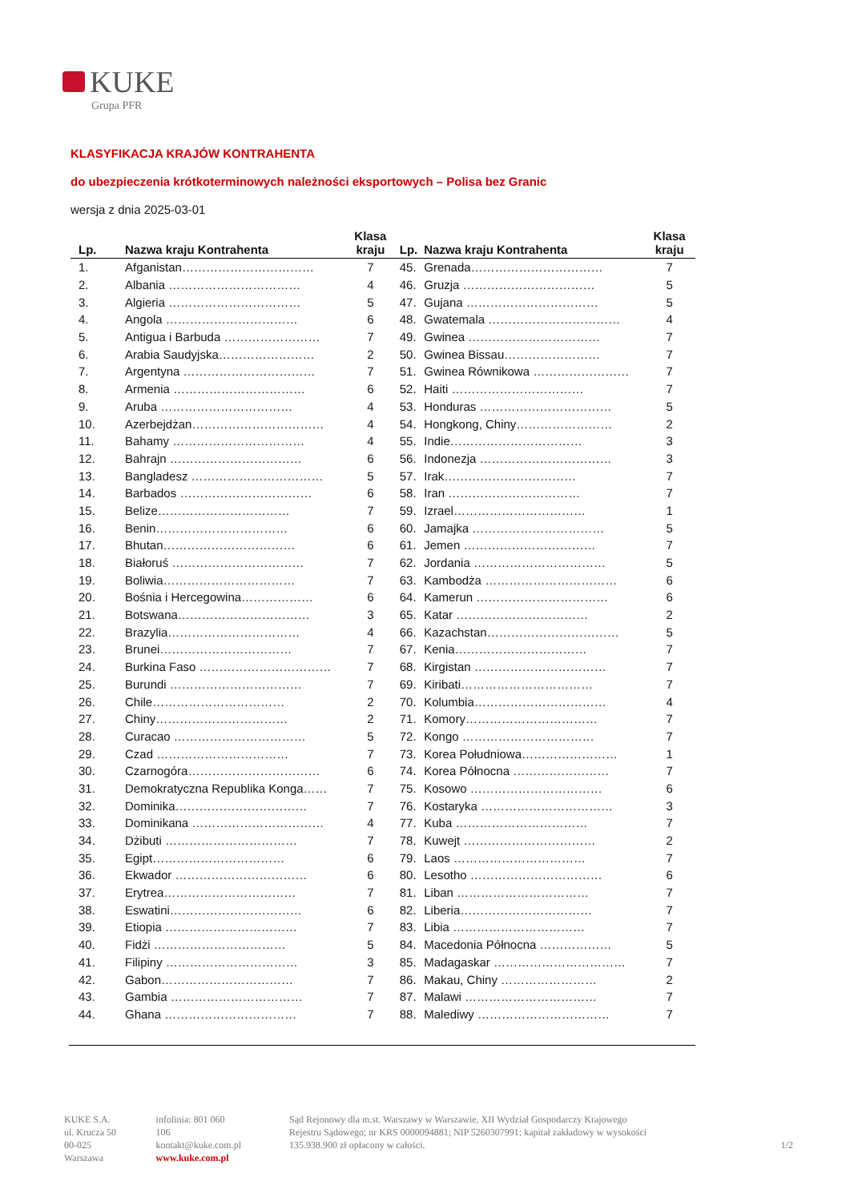KUKE
Grupa PFR
KLASYFIKACJA KRAJÓW KONTRAHENTA
do ubezpieczenia krótkoterminowych należności eksportowych – Polisa bez Granic
wersja z dnia 2025-03-01
| Lp. | Nazwa kraju Kontrahenta | Klasa kraju | Lp. | Nazwa kraju Kontrahenta | Klasa kraju |
| --- | --- | --- | --- | --- | --- |
| 1. | Afganistan…………………………… | 7 | 45. | Grenada…………………………… | 7 |
| 2. | Albania …………………………… | 4 | 46. | Gruzja …………………………… | 5 |
| 3. | Algieria …………………………… | 5 | 47. | Gujana …………………………… | 5 |
| 4. | Angola …………………………… | 6 | 48. | Gwatemala …………………………… | 4 |
| 5. | Antigua i Barbuda …………………… | 7 | 49. | Gwinea …………………………… | 7 |
| 6. | Arabia Saudyjska…………………… | 2 | 50. | Gwinea Bissau…………………… | 7 |
| 7. | Argentyna …………………………… | 7 | 51. | Gwinea Równikowa …………………… | 7 |
| 8. | Armenia …………………………… | 6 | 52. | Haiti …………………………… | 7 |
| 9. | Aruba …………………………… | 4 | 53. | Honduras …………………………… | 5 |
| 10. | Azerbejdżan…………………………… | 4 | 54. | Hongkong, Chiny…………………… | 2 |
| 11. | Bahamy …………………………… | 4 | 55. | Indie…………………………… | 3 |
| 12. | Bahrajn …………………………… | 6 | 56. | Indonezja …………………………… | 3 |
| 13. | Bangladesz …………………………… | 5 | 57. | Irak…………………………… | 7 |
| 14. | Barbados …………………………… | 6 | 58. | Iran …………………………… | 7 |
| 15. | Belize…………………………… | 7 | 59. | Izrael…………………………… | 1 |
| 16. | Benin…………………………… | 6 | 60. | Jamajka …………………………… | 5 |
| 17. | Bhutan…………………………… | 6 | 61. | Jemen …………………………… | 7 |
| 18. | Białoruś …………………………… | 7 | 62. | Jordania …………………………… | 5 |
| 19. | Boliwia…………………………… | 7 | 63. | Kambodża …………………………… | 6 |
| 20. | Bośnia i Hercegowina……………… | 6 | 64. | Kamerun …………………………… | 6 |
| 21. | Botswana…………………………… | 3 | 65. | Katar …………………………… | 2 |
| 22. | Brazylia…………………………… | 4 | 66. | Kazachstan…………………………… | 5 |
| 23. | Brunei…………………………… | 7 | 67. | Kenia…………………………… | 7 |
| 24. | Burkina Faso …………………………… | 7 | 68. | Kirgistan …………………………… | 7 |
| 25. | Burundi …………………………… | 7 | 69. | Kiribati…………………………… | 7 |
| 26. | Chile…………………………… | 2 | 70. | Kolumbia…………………………… | 4 |
| 27. | Chiny…………………………… | 2 | 71. | Komory…………………………… | 7 |
| 28. | Curacao …………………………… | 5 | 72. | Kongo …………………………… | 7 |
| 29. | Czad …………………………… | 7 | 73. | Korea Południowa…………………… | 1 |
| 30. | Czarnogóra…………………………… | 6 | 74. | Korea Północna …………………… | 7 |
| 31. | Demokratyczna Republika Konga…… | 7 | 75. | Kosowo …………………………… | 6 |
| 32. | Dominika…………………………… | 7 | 76. | Kostaryka …………………………… | 3 |
| 33. | Dominikana …………………………… | 4 | 77. | Kuba …………………………… | 7 |
| 34. | Dżibuti …………………………… | 7 | 78. | Kuwejt …………………………… | 2 |
| 35. | Egipt…………………………… | 6 | 79. | Laos …………………………… | 7 |
| 36. | Ekwador …………………………… | 6 | 80. | Lesotho …………………………… | 6 |
| 37. | Erytrea…………………………… | 7 | 81. | Liban …………………………… | 7 |
| 38. | Eswatini…………………………… | 6 | 82. | Liberia…………………………… | 7 |
| 39. | Etiopia …………………………… | 7 | 83. | Libia …………………………… | 7 |
| 40. | Fidżi …………………………… | 5 | 84. | Macedonia Północna ……………… | 5 |
| 41. | Filipiny …………………………… | 3 | 85. | Madagaskar …………………………… | 7 |
| 42. | Gabon…………………………… | 7 | 86. | Makau, Chiny …………………… | 2 |
| 43. | Gambia …………………………… | 7 | 87. | Malawi …………………………… | 7 |
| 44. | Ghana …………………………… | 7 | 88. | Malediwy …………………………… | 7 |
KUKE S.A.
ul. Krucza 50
00-025 Warszawa
infolinia: 801 060 106
kontakt@kuke.com.pl
www.kuke.com.pl
Sąd Rejonowy dla m.st. Warszawy w Warszawie, XII Wydział Gospodarczy Krajowego Rejestru Sądowego; nr KRS 0000094881; NIP 5260307991; kapitał zakładowy w wysokości 135.938.900 zł opłacony w całości.
1/2